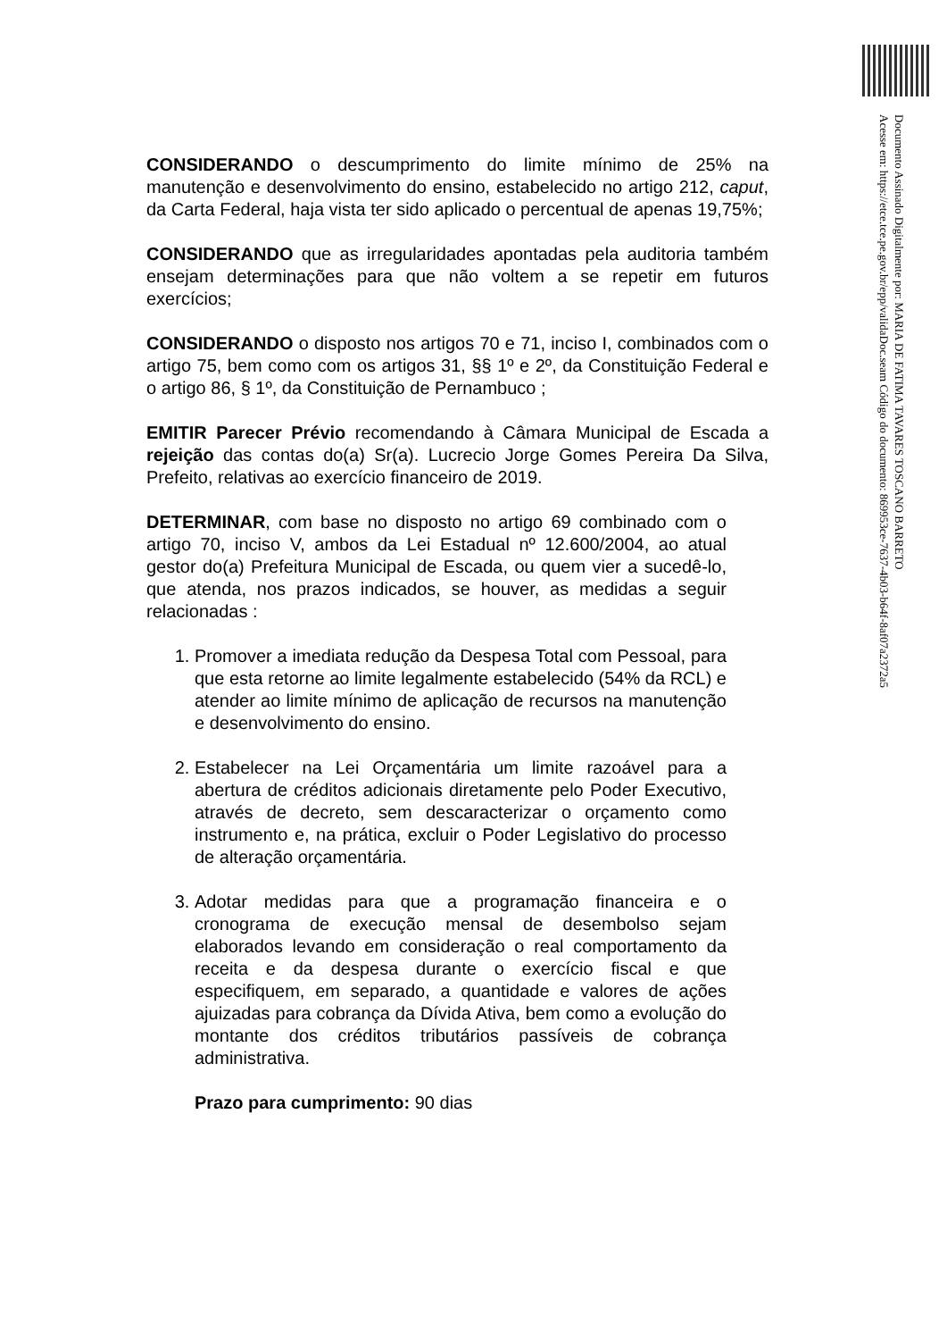Documento Assinado Digitalmente por: MARIA DE FATIMA TAVARES TOSCANO BARRETO
Acesse em: https://etce.tce.pe.gov.br/epp/validaDoc.seam Código do documento: 869953ce-7637-4b03-b64f-8af07a2372a5
CONSIDERANDO o descumprimento do limite mínimo de 25% na manutenção e desenvolvimento do ensino, estabelecido no artigo 212, caput, da Carta Federal, haja vista ter sido aplicado o percentual de apenas 19,75%;
CONSIDERANDO que as irregularidades apontadas pela auditoria também ensejam determinações para que não voltem a se repetir em futuros exercícios;
CONSIDERANDO o disposto nos artigos 70 e 71, inciso I, combinados com o artigo 75, bem como com os artigos 31, §§ 1º e 2º, da Constituição Federal e o artigo 86, § 1º, da Constituição de Pernambuco ;
EMITIR Parecer Prévio recomendando à Câmara Municipal de Escada a rejeição das contas do(a) Sr(a). Lucrecio Jorge Gomes Pereira Da Silva, Prefeito, relativas ao exercício financeiro de 2019.
DETERMINAR, com base no disposto no artigo 69 combinado com o artigo 70, inciso V, ambos da Lei Estadual nº 12.600/2004, ao atual gestor do(a) Prefeitura Municipal de Escada, ou quem vier a sucedê-lo, que atenda, nos prazos indicados, se houver, as medidas a seguir relacionadas :
1. Promover a imediata redução da Despesa Total com Pessoal, para que esta retorne ao limite legalmente estabelecido (54% da RCL) e atender ao limite mínimo de aplicação de recursos na manutenção e desenvolvimento do ensino.
2. Estabelecer na Lei Orçamentária um limite razoável para a abertura de créditos adicionais diretamente pelo Poder Executivo, através de decreto, sem descaracterizar o orçamento como instrumento e, na prática, excluir o Poder Legislativo do processo de alteração orçamentária.
3. Adotar medidas para que a programação financeira e o cronograma de execução mensal de desembolso sejam elaborados levando em consideração o real comportamento da receita e da despesa durante o exercício fiscal e que especifiquem, em separado, a quantidade e valores de ações ajuizadas para cobrança da Dívida Ativa, bem como a evolução do montante dos créditos tributários passíveis de cobrança administrativa.
Prazo para cumprimento: 90 dias